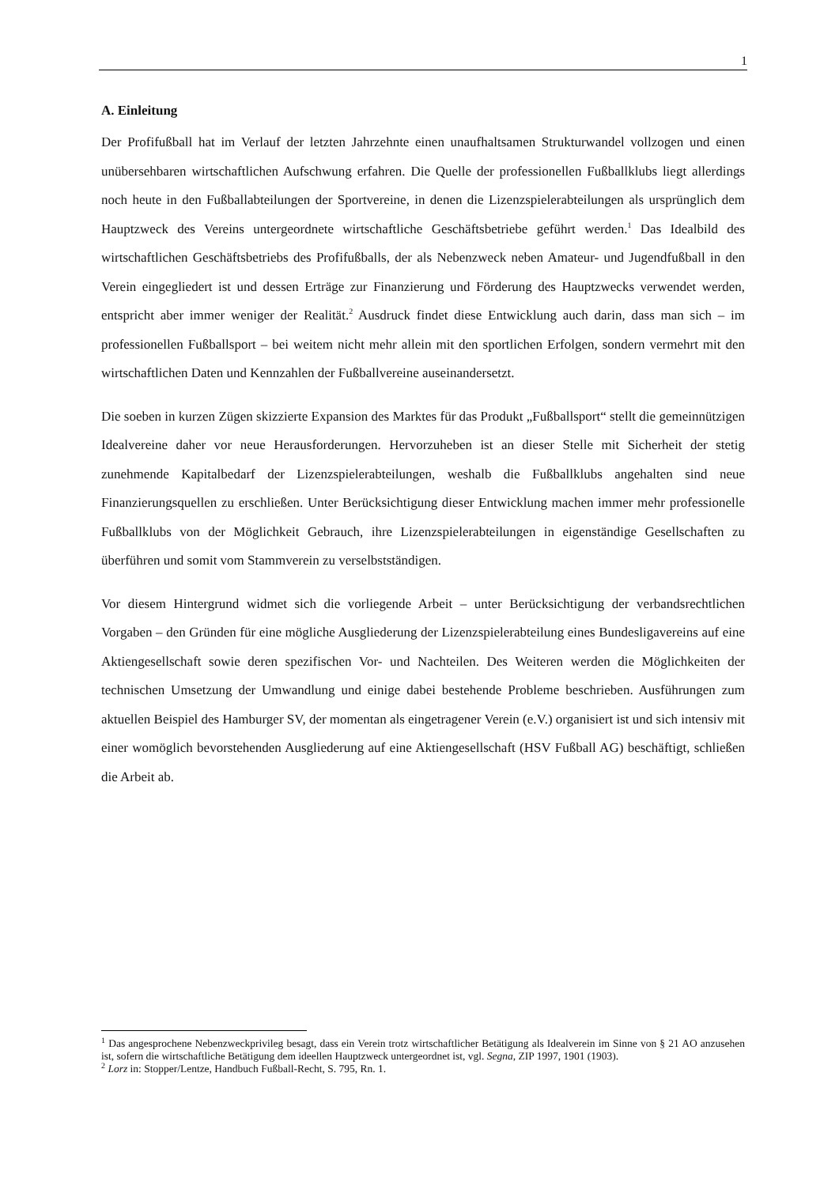1
A. Einleitung
Der Profifußball hat im Verlauf der letzten Jahrzehnte einen unaufhaltsamen Strukturwandel vollzogen und einen unübersehbaren wirtschaftlichen Aufschwung erfahren. Die Quelle der professionellen Fußballklubs liegt allerdings noch heute in den Fußballabteilungen der Sportvereine, in denen die Lizenzspielerabteilungen als ursprünglich dem Hauptzweck des Vereins untergeordnete wirtschaftliche Geschäftsbetriebe geführt werden.<sup>1</sup> Das Idealbild des wirtschaftlichen Geschäftsbetriebs des Profifußballs, der als Nebenzweck neben Amateur- und Jugendfußball in den Verein eingegliedert ist und dessen Erträge zur Finanzierung und Förderung des Hauptzwecks verwendet werden, entspricht aber immer weniger der Realität.<sup>2</sup> Ausdruck findet diese Entwicklung auch darin, dass man sich – im professionellen Fußballsport – bei weitem nicht mehr allein mit den sportlichen Erfolgen, sondern vermehrt mit den wirtschaftlichen Daten und Kennzahlen der Fußballvereine auseinandersetzt.
Die soeben in kurzen Zügen skizzierte Expansion des Marktes für das Produkt „Fußballsport“ stellt die gemeinnützigen Idealvereine daher vor neue Herausforderungen. Hervorzuheben ist an dieser Stelle mit Sicherheit der stetig zunehmende Kapitalbedarf der Lizenzspielerabteilungen, weshalb die Fußballklubs angehalten sind neue Finanzierungsquellen zu erschließen. Unter Berücksichtigung dieser Entwicklung machen immer mehr professionelle Fußballklubs von der Möglichkeit Gebrauch, ihre Lizenzspielerabteilungen in eigenständige Gesellschaften zu überführen und somit vom Stammverein zu verselbstständigen.
Vor diesem Hintergrund widmet sich die vorliegende Arbeit – unter Berücksichtigung der verbandsrechtlichen Vorgaben – den Gründen für eine mögliche Ausgliederung der Lizenzspielerabteilung eines Bundesligavereins auf eine Aktiengesellschaft sowie deren spezifischen Vor- und Nachteilen. Des Weiteren werden die Möglichkeiten der technischen Umsetzung der Umwandlung und einige dabei bestehende Probleme beschrieben. Ausführungen zum aktuellen Beispiel des Hamburger SV, der momentan als eingetragener Verein (e.V.) organisiert ist und sich intensiv mit einer womöglich bevorstehenden Ausgliederung auf eine Aktiengesellschaft (HSV Fußball AG) beschäftigt, schließen die Arbeit ab.
<sup>1</sup> Das angesprochene Nebenzweckprivileg besagt, dass ein Verein trotz wirtschaftlicher Betätigung als Idealverein im Sinne von § 21 AO anzusehen ist, sofern die wirtschaftliche Betätigung dem ideellen Hauptzweck untergeordnet ist, vgl. Segna, ZIP 1997, 1901 (1903).
<sup>2</sup> Lorz in: Stopper/Lentze, Handbuch Fußball-Recht, S. 795, Rn. 1.